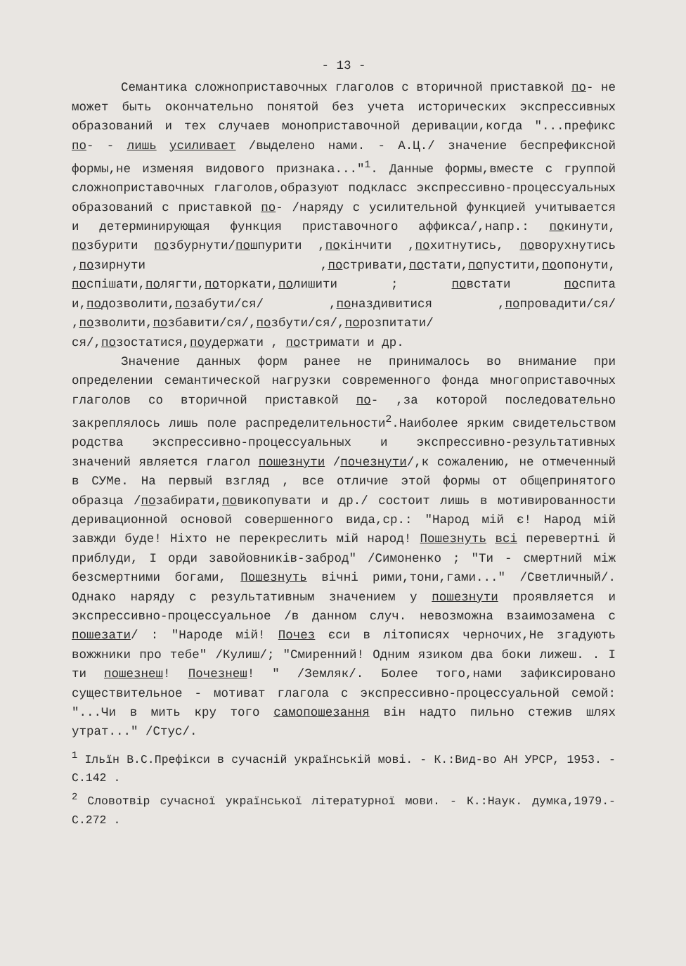- 13 -
Семантика сложноприставочных глаголов с вторичной приставкой по- не может быть окончательно понятой без учета исторических экспрессивных образований и тех случаев моноприставочной деривации,когда "...префикс по- - лишь усиливает /выделено нами. - А.Ц./ значение беспрефиксной формы,не изменяя видового признака..."<sup>1</sup>. Данные формы,вместе с группой сложноприставочных глаголов,образуют подкласс экспрессивно-процессуальных образований с приставкой по- /наряду с усилительной функцией учитывается и детерминирующая функция приставочного аффикса/,напр.: покинути, позбурити позбурнути/пошпурити ,покінчити ,похитнутись, поворухнутись ,позирнути ,постривати,постати,попустити,поопонути, поспішати,полягти,поторкати,полишити ; повстати поспита и,подозволити,позабути/ся/ ,поназдивитися ,попровадити/ся/ ,позволити,позбавити/ся/,позбути/ся/,порозпитати/ся/,позостатися,поудержати , постримати и др.
Значение данных форм ранее не принималось во внимание при определении семантической нагрузки современного фонда многоприставочных глаголов со вторичной приставкой по- ,за которой последовательно закреплялось лишь поле распределительности<sup>2</sup>.Наиболее ярким свидетельством родства экспрессивно-процессуальных и экспрессивно-результативных значений является глагол пошезнути /почезнути/,к сожалению, не отмеченный в СУМе. На первый взгляд , все отличие этой формы от общепринятого образца /позабирати,повикопувати и др./ состоит лишь в мотивированности деривационной основой совершенного вида,ср.: "Народ мій є! Народ мій завжди буде! Ніхто не перекреслить мій народ! Пошезнуть всі перевертні й приблуди, І орди завойовників-заброд" /Симоненко ; "Ти - смертний між безсмертними богами, Пошезнуть вічні рими,тони,гами..." /Светличный/. Однако наряду с результативным значением у пошезнути проявляется и экспрессивно-процессуальное /в данном случ. невозможна взаимозамена с пошезати/ : "Народе мій! Почез єси в літописях черночих,Не згадують вожжники про тебе" /Кулиш/; "Смиренний! Одним язиком два боки лижеш. . І ти пошезнеш! Почезнеш! " /Земляк/. Более того,нами зафиксировано существительное - мотиват глагола с экспрессивно-процессуальной семой: "...Чи в мить кру того самопошезання він надто пильно стежив шлях утрат..." /Стус/.
<sup>1</sup> Ільїн В.С.Префікси в сучасній українській мові. - К.:Вид-во АН УРСР, 1953. - С.142 .
<sup>2</sup> Словотвір сучасної української літературної мови. - К.:Наук. думка,1979.-С.272 .